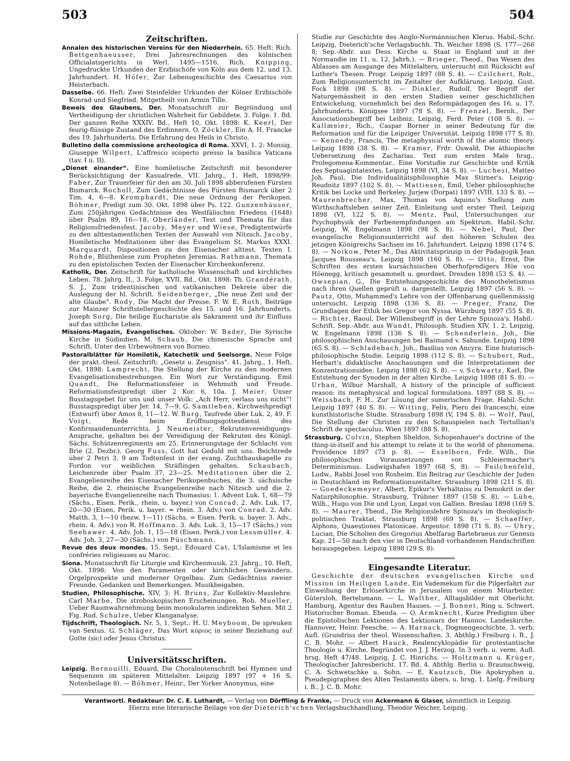503 504
Zeitschriften.
Annalen des historischen Vereins für den Niederrhein. 65. Heft: Rich. Bettgenhaeusser, Drei Jahresrechnungen des kölnischen Officialatsgerichts in Werl. 1495—1516. Rich. Knipping, Ungedruckte Urkunden der Erzbischöfe von Köln aus dem 12. und 13. Jahrhundert. H. Höfer, Zur Lebensgeschichte des Caesarius von Heisterbach.
Dasselbe. 66. Heft: Zwei Steinfelder Urkunden der Kölner Erzbischöfe Konrad und Siegfried. Mitgetheilt von Armin Tille.
Beweis des Glaubens, Der. Monatsschrift zur Begründung und Vertheidigung der christlichen Wahrheit für Gebildete. 3. Folge. 1. Bd. Der ganzen Reihe XXXIV. Bd., Heft 10, Okt. 1898: K. Keerl, Der feurig-flüssige Zustand des Erdinnern. O. Zöckler, Ein A. H. Francke des 19. Jahrhunderts. Die Erfahrung des Heils in Christo.
Bulletino della commissione archeologica di Roma. XXVI, 1. 2: Monsig. Giuseppe Wilpert, L'affresco scoperto presso la basilica Vaticana (tav. I u. II).
„Dienet einander“. Eine homiletische Zeitschrift mit besonderer Berücksichtigung der Kasualrede. VII. Jahrg., 1. Heft, 1898/99: Faber, Zur Trauerfeier für den am 30. Juli 1898 abberufenen Fürsten Bismarck. Rocholl, Zum Gedächtnisse des Fürsten Bismarck über 2 Tim. 4, 6—8. Kromphardt, Die neue Ordnung der Perikopen. Böhmer, Predigt zum 30. Okt. 1898 über Ps. 122. Gunzenhäuser, Zum 250jährigen Gedächtnisse des Westfälischen Friedens (1648) über Psalm 89, 16—18. Oberländer, Text und Themata für das Religionsfriedensfest. Jacoby, Meyer und Wiese, Predigtentwürfe zu den alttestamentlichen Texten der Auswahl von Nitzsch. Jacoby, Homiletische Meditationen über das Evangelium St. Markus XXXI. Marquardt, Dispositionen zu den Eisenacher alttest. Texten I. Rohde, Blüthenlese zum Propheten Jeremias. Rathmann, Themata zu den epistolischen Texten der Eisenacher Kirchenkonferenz.
Katholik, Der. Zeitschrift für katholische Wissenschaft und kirchliches Leben. 78. Jahrg. II., 3. Folge, XVII. Bd., Okt. 1898: Th. Grandérath, S. J., Zum tridentinischen und vatikanischen Dekrete über die Auslegung der hl. Schrift. Seidenberger, „Die neue Zeit und der alte Glaube“. Rody, Die Macht der Presse. F. W. E. Roth, Beiträge zur Mainzer Schriftstellergeschichte des 15. und 16. Jahrhunderts. Joseph Sorg, Die heilige Eucharistie als Sakrament und ihr Einfluss auf das sittliche Leben.
Missions-Magazin, Evangelisches. Oktober: W. Bader, Die Syrische Kirche in Südindien. M. Schaub, Die chinesische Sprache und Schrift. Unter den Urbewohnern von Borneo.
Pastoralblätter für Homiletik, Katechetik und Seelsorge. Neue Folge der prakt.-theol. Zeitschrift: „Gesetz u. Zeugniss“. 41. Jahrg., 1. Heft, Okt. 1898: Lamprecht, Die Stellung der Kirche zu den modernen Evangelisationsbestrebungen. Ein Wort zur Verständigung. Emil Quandt, Die Reformationsfeier in Wehmuth und Freude. Reformationsfestpredigt über 2 Kor. 6, 10a. J. Meier, Unser Busstagsgebet für uns und unser Volk: „Ach Herr, verlass uns nicht“! Busstagspredigt über Jer. 14, 7—9. G. Samtleben, Kirchweihpredigt (Entwurf) über Amos 8, 11—12. W. Burg, Taufrede über Luk. 2, 49. F. Voigt, Rede beim Eröffnungsgottesdienst des Konfirmandenunterrichts. J. Neumeister, Rekrutenvereidigungs-Ansprache, gehalten bei der Vereidigung der Rekruten des Königl. Sächs. Schützenregiments am 25. Erinnerungstage der Schlacht von Brie (2. Dezbr.). Georg Fuss, Gott hat Geduld mit uns. Beichtrede über 2 Petri 3, 9 am Todtenfest in der evang. Zuchthauskapelle zu Fordon vor weiblichen Sträflingen gehalten. Schaubach, Leichenrede über Psalm 37, 23—25. Meditationen über die 2. Evangelienreihe des Eisenacher Perikopenbuches, die 3. sächsische Reihe, die 2. rheinische Evangelienreihe nach Nitzsch und die 2. bayerische Evangelienreihe nach Thomasius: 1. Advent Luk. 1, 68—79 (Sächs., Eisen. Perik., rhein. u. bayer.) von Conrad. 2. Adv. Luk. 17, 20—30 (Eisen. Perik. u. bayer. = rhein. 3. Adv.) von Conrad. 2. Adv. Matth. 3, 1—10 (bezw. 1—11) (Sächs. = Eisen. Perik. u. bayer. 3. Adv., rhein. 4. Adv.) von R. Hoffmann. 3. Adv. Luk. 3, 15—17 (Sächs.) von Seehawer. 4. Adv. Joh. 1, 15—18 (Eisen. Perik.) von Lessmüller. 4. Adv. Joh. 3, 27—30 (Sächs.) von Püschmann.
Revue des deux mondes. 15. Sept.: Édouard Cat, L'Islamisme et les confréries religieuses au Maroc.
Siona. Monatsschrift für Liturgie und Kirchenmusik. 23. Jahrg., 10. Heft, Okt. 1898: Von den Paramenten oder kirchlichen Gewändern. Orgelprospekte und moderner Orgelbau. Zum Gedächtniss zweier Freunde. Gedanken und Bemerkungen. Musikbeigaben.
Studien, Philosophische. XIV, 3: H. Bruns, Zur Kollektiv-Masslehre. Carl Marbe, Die stroboskopischen Erscheinungen. Rob. Mueller, Ueber Raumwahrnehmung beim monokularen indirekten Sehen. Mit 2 Fig. Rud. Schulze, Ueber Klanganalyse.
Tijdschrift, Theologisch. Nr. 5, 1. Sept.: H. U. Meyboom, De spreuken van Sextus. G. Schläger, Das Wort κύριος in seiner Beziehung auf Gotte (sic) oder Jesus Christus.
Universitätsschriften.
Leipzig. Bernouilli, Eduard, Die Choralnotenschrift bei Hymnen und Sequenzen im späteren Mittelalter. Leipzig 1897 (97 + 16 S. Notenbeilage 8). — Böhmer, Heinr., Der Yorker Anonymus, eine
Studie zur Geschichte des Anglo-Normännischen Klerus. Habil.-Schr. Leipzig, Dieterich'sche Verlagsbuchh. Th. Weicher 1898 (S. 177—266 8; Sep.-Abdr. aus Dess. Kirche u. Staat in England und in der Normandie im 11. u. 12. Jahrh.). — Brieger, Theod., Das Wesen des Ablasses am Ausgange des Mittelalters, untersucht mit Rücksicht auf Luther's Thesen. Progr. Leipzig 1897 (88 S. 4). — Czilchert, Rob., Zum Religionsunterricht im Zeitalter der Aufklärung. Leipzig, Gust. Fock 1898 (98 S. 8). — Dinkler, Rudolf, Der Begriff der Naturgemässheit in den ersten Stadien seiner geschichtlichen Entwickelung, vornehmlich bei den Reformpädagogen des 16. u. 17. Jahrhunderts. Königsee 1897 (78 S. 8). — Frenzel, Bernh., Der Associationsbegriff bei Leibniz. Leipzig, Ferd. Peter (108 S. 8). — Kallmeier, Rich., Caspar Borner in seiner Bedeutung für die Reformation und für die Leipziger Universität. Leipzig 1898 (77 S. 8). — Kennedy, Francis, The metaphysical worth of the atomic theory. Leipzig 1898 (38 S. 8). — Kramer, Frdr. Oswald, Die äthiopische Uebersetzung des Zacharias. Text zum ersten Male hrsg., Prolegomena-Kommentar.. Eine Vorstudie zur Geschichte und Kritik des Septuagintatextes. Leipzig 1898 (VI, 34 S. 8). — Luchesi, Matteo Joh. Paul, Die Individualitätsphilosophie Max Stirner's. Leipzig-Reudnitz 1897 (102 S. 8). — Mattiesen, Emil, Ueber philosophische Kritik bei Locke und Berkeley. Jurjew (Dorpat) 1897 (VIII, 133 S. 8). — Maurenbrecher, Max, Thomas von Aquino's Stellung zum Wirthschaftsleben seiner Zeit. Einleitung und erster Theil. Leipzig 1898 (VI, 122 S. 8). — Mentz, Paul, Untersuchungen zur Psychophysik der Farbenempfindungen am Spektrum. Habil.-Schr. Leipzig, W. Engelmann 1898 (98 S. 8). — Nebel, Paul, Der evangelische Religionsunterricht auf den höheren Schulen des jetzigen Königreichs Sachsen im 16. Jahrhundert. Leipzig 1898 (174 S. 8). — Noïkow, Peter M., Das Aktivitätsprinzip in der Pädagogik Jean Jacques Rousseau's. Leipzig 1898 (160 S. 8). — Otto, Ernst, Die Schriften des ersten kursächsischen Oberhofpredigers Höe von Höenegg, kritisch gesammelt u. geordnet. Dresden 1898 (53 S. 4). — Owsepian, G., Die Entstehungsgeschichte des Monotheletismus nach ihren Quellen geprüft u. dargestellt. Leipzig 1897 (56 S. 8). — Pautz, Otto, Muhammed's Lehre von der Offenbarung quellenmässig untersucht. Leipzig 1898 (136 S. 8). — Preger, Franz, Die Grundlagen der Ethik bei Gregor von Nyssa. Würzburg 1897 (55 S. 8). — Richter, Raoul, Der Willensbegriff in der Lehre Spinoza's. Habil.-Schrift. Sep.-Abdr. aus Wundt, Philosoph. Studien XIV, 1. 2. Leipzig, W. Engelmann 1898 (136 S. 8). — Schenderlein, Joh., Die philosophischen Anschauungen bei Raimund v. Sabunde. Leipzig 1898 (65 S. 8). — Schladebach, Joh., Basilius von Ancyra. Eine historisch-philosophische Studie. Leipzig 1898 (112 S. 8). — Schubert, Rud., Herbart's didaktische Anschauungen und die Interpretationen der Konzentrationsidee. Leipzig 1898 (62 S. 8). — v. Schwartz, Karl, Die Entstehung der Synoden in der alten Kirche. Leipzig 1898 (81 S. 8). — Urban, Wilbur Marshall, A history of the principle of sufficient reason: its metaphysical and logical formulations. 1897 (88 S. 8). — Weissbach, F. H., Zur Lösung der sumerischen Frage. Habil.-Schr. Leipzig 1897 (40 S. 8). — Witting, Felix, Piero dei franceschi, eine kunsthistorische Studie. Strassburg 1898 (V, 194 S. 8). — Wolf, Paul, Die Stellung der Christen zu den Schauspielen nach Tertullian's Schrift de spectaculus. Wien 1897 (88 S. 8).
Strassburg. Colvin, Stephen Sheldon, Schopenhauer's doctrine of the thing-in-itself and his attempt to relate it to the world of phenomena. Providence 1897 (73 p. 8). — Esselborn, Frdr. Wilh., Die philosophischen Voraussetzungen von Schleiermacher's Determinismus. Ludwigshafen 1897 (68 S. 8). — Feilchenfeld, Ludw., Rabbi Josel von Rosheim. Ein Beitrag zur Geschichte der Juden in Deutschland im Reformationszeitalter. Strassburg 1898 (211 S. 8). — Goedeckemeyer, Albert, Epikur's Verhältniss zu Demokrit in der Naturphilosophie. Strassburg, Trübner 1897 (158 S. 8). — Lühe, Wilh., Hugo von Die und Lyon, Legat von Gallien. Breslau 1898 (169 S. 8). — Maurer, Theod., Die Religionslehre Spinoza's im theologisch-politischen Traktat. Strassburg 1898 (69 S. 8). — Schaeffer, Alphons, Quaestiones Platonicae. Argentor. 1898 (71 S. 8). — Uhry, Lucian, Die Scholien des Gregorius Abelfarag Bartebraeus zur Genesis Kap. 21—50 nach den vier in Deutschland vorhandenen Handschriften herausgegeben. Leipzig 1898 (29 S. 8).
Eingesandte Literatur.
Geschichte der deutschen evangelischen Kirche und Mission im Heiligen Lande. Ein Vademekum für die Pilgerfahrt zur Einweihung der Erlöserkirche in Jerusalem von einem Mitarbeiter. Gütersloh, Bertelsmann. — L. Walther, Alltagsbilder mit Oberlicht. Hamburg, Agentur des Rauhen Hauses. — J. Bonnet, Ring u. Schwert. Historischer Roman. Ebenda. — O. Armknecht, Kurze Predigten über die Epistolischen Lektionen des Lektionars der Hannov. Landeskirche. Hannover, Heinr. Feesche. — A. Harnack, Dogmengeschichte. 3. verb. Aufl. (Grundriss der theol. Wissenschaften. 3. Abthlg.) Freiburg i. B., J. C. B. Mohr. — Albert Hauck, Realencyklopädie für protestantische Theologie u. Kirche. Begründet von J. J. Herzog. In 3 verb. u. verm. Aufl. hrsg. Heft 47/48. Leipzig, J. C. Hinrichs. — Holtzmann u. Krüger, Theologischer Jahresbericht. 17. Bd. 4. Abthlg. Berlin u. Braunschweig, C. A. Schwetschke u. Sohn. — E. Kautzsch, Die Apokryphen u. Pseudepigraphen des Alten Testaments übers. u. hrsg. 1. Liefg. Freiburg i. B., J. C. B. Mohr.
Verantwortl. Redakteur: Dr. C. E. Luthardt, — Verlag von Dörffling & Franke, — Druck von Ackermann & Glaser, sämmtlich in Leipzig.
Hierzu eine literarische Beilage von der Dieterich'schen Verlagsbuchhandlung, Theodor Weicher, Leipzig.